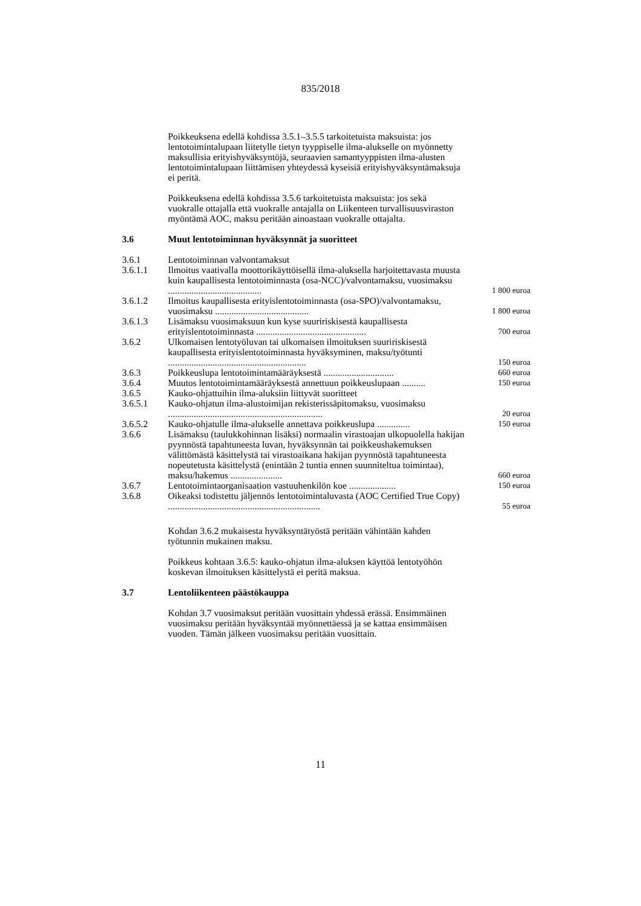835/2018
Poikkeuksena edellä kohdissa 3.5.1–3.5.5 tarkoitetuista maksuista: jos lentotoimintalupaan liitetylle tietyn tyyppiselle ilma-alukselle on myönnetty maksullisia erityishyväksyntöjä, seuraavien samantyyppisten ilma-alusten lentotoimintalupaan liittämisen yhteydessä kyseisiä erityishyväksyntämaksuja ei peritä.
Poikkeuksena edellä kohdissa 3.5.6 tarkoitetuista maksuista: jos sekä vuokralle ottajalla että vuokralle antajalla on Liikenteen turvallisuusviraston myöntämä AOC, maksu peritään ainoastaan vuokralle ottajalta.
3.6 Muut lentotoiminnan hyväksynnät ja suoritteet
| 3.6.1 | Lentotoiminnan valvontamaksut | |
| 3.6.1.1 | Ilmoitus vaativalla moottorikäyttöisellä ilma-aluksella harjoitettavasta muusta kuin kaupallisesta lentotoiminnasta (osa-NCC)/valvontamaksu, vuosimaksu ........................................ | 1 800 euroa |
| 3.6.1.2 | Ilmoitus kaupallisesta erityislentotoiminnasta (osa-SPO)/valvontamaksu, vuosimaksu ........................................ | 1 800 euroa |
| 3.6.1.3 | Lisämaksu vuosimaksuun kun kyse suuririskisestä kaupallisesta erityislentotoiminnasta ............................................... | 700 euroa |
| 3.6.2 | Ulkomaisen lentotyöluvan tai ulkomaisen ilmoituksen suuririskisestä kaupallisesta erityislentotoiminnasta hyväksyminen, maksu/työtunti ........................................................... | 150 euroa |
| 3.6.3 | Poikkeuslupa lentotoimintamääräyksestä .............................. | 660 euroa |
| 3.6.4 | Muutos lentotoimintamääräyksestä annettuun poikkeuslupaan .......... | 150 euroa |
| 3.6.5 | Kauko-ohjattuihin ilma-aluksiin liittyvät suoritteet | |
| 3.6.5.1 | Kauko-ohjatun ilma-alustoimijan rekisterissäpitomaksu, vuosimaksu .................................................................. | 20 euroa |
| 3.6.5.2 | Kauko-ohjatulle ilma-alukselle annettava poikkeuslupa .............. | 150 euroa |
| 3.6.6 | Lisämaksu (taulukkohinnan lisäksi) normaalin virastoajan ulkopuolella hakijan pyynnöstä tapahtuneesta luvan, hyväksynnän tai poikkeushakemuksen välittömästä käsittelystä tai virastoaikana hakijan pyynnöstä tapahtuneesta nopeutetusta käsittelystä (enintään 2 tuntia ennen suunniteltua toimintaa), maksu/hakemus ...................... | 660 euroa |
| 3.6.7 | Lentotoimintaorganisaation vastuuhenkilön koe .................... | 150 euroa |
| 3.6.8 | Oikeaksi todistettu jäljennös lentotoimintaluvasta (AOC Certified True Copy) ................................................................. | 55 euroa |
Kohdan 3.6.2 mukaisesta hyväksyntätyöstä peritään vähintään kahden työtunnin mukainen maksu.
Poikkeus kohtaan 3.6.5: kauko-ohjatun ilma-aluksen käyttöä lentotyöhön koskevan ilmoituksen käsittelystä ei peritä maksua.
3.7 Lentoliikenteen päästökauppa
Kohdan 3.7 vuosimaksut peritään vuosittain yhdessä erässä. Ensimmäinen vuosimaksu peritään hyväksyntää myönnettäessä ja se kattaa ensimmäisen vuoden. Tämän jälkeen vuosimaksu peritään vuosittain.
11